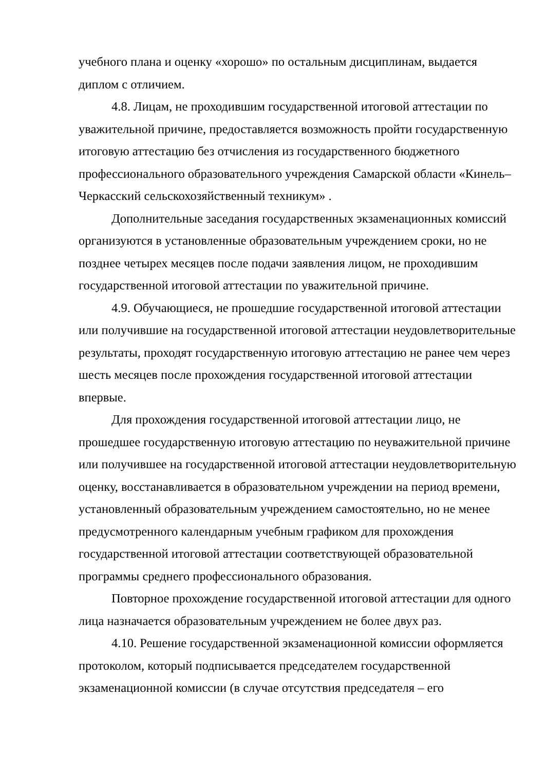учебного плана и оценку «хорошо» по остальным дисциплинам, выдается диплом с отличием.
4.8. Лицам, не проходившим государственной итоговой аттестации по уважительной причине, предоставляется возможность пройти государственную итоговую аттестацию без отчисления из государственного бюджетного профессионального образовательного учреждения Самарской области «Кинель–Черкасский сельскохозяйственный техникум» .
Дополнительные заседания государственных экзаменационных комиссий организуются в установленные образовательным учреждением сроки, но не позднее четырех месяцев после подачи заявления лицом, не проходившим государственной итоговой аттестации по уважительной причине.
4.9. Обучающиеся, не прошедшие государственной итоговой аттестации или получившие на государственной итоговой аттестации неудовлетворительные результаты, проходят государственную итоговую аттестацию не ранее чем через шесть месяцев после прохождения государственной итоговой аттестации впервые.
Для прохождения государственной итоговой аттестации лицо, не прошедшее государственную итоговую аттестацию по неуважительной причине или получившее на государственной итоговой аттестации неудовлетворительную оценку, восстанавливается в образовательном учреждении на период времени, установленный образовательным учреждением самостоятельно, но не менее предусмотренного календарным учебным графиком для прохождения государственной итоговой аттестации соответствующей образовательной программы среднего профессионального образования.
Повторное прохождение государственной итоговой аттестации для одного лица назначается образовательным учреждением не более двух раз.
4.10. Решение государственной экзаменационной комиссии оформляется протоколом, который подписывается председателем государственной экзаменационной комиссии (в случае отсутствия председателя – его